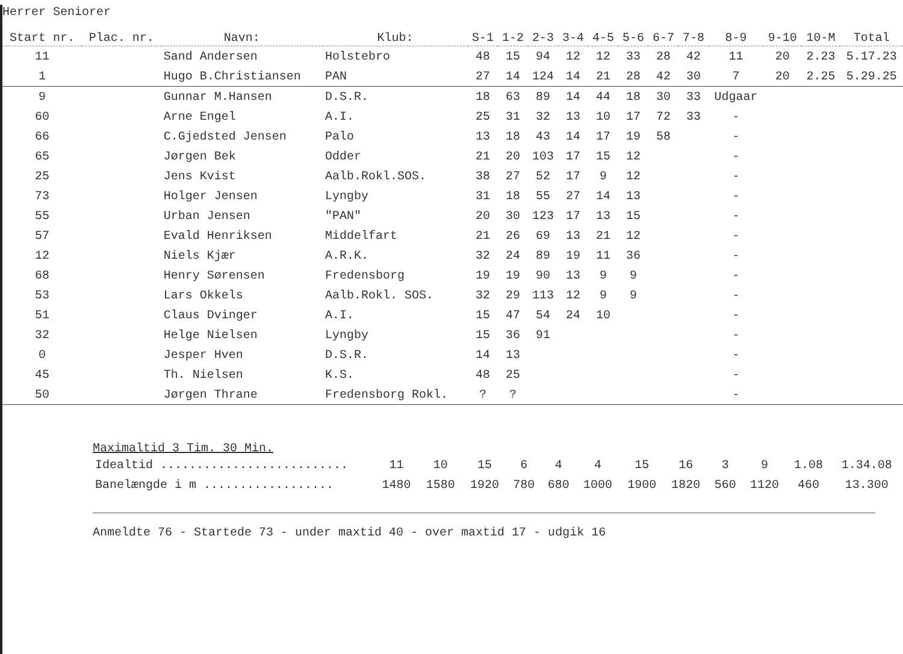Herrer Seniorer
| Start nr. | Plac. nr. | Navn: | Klub: | S-1 | 1-2 | 2-3 | 3-4 | 4-5 | 5-6 | 6-7 | 7-8 | 8-9 | 9-10 | 10-M | Total |
| --- | --- | --- | --- | --- | --- | --- | --- | --- | --- | --- | --- | --- | --- | --- | --- |
| 11 | | Sand Andersen | Holstebro | 48 | 15 | 94 | 12 | 12 | 33 | 28 | 42 | 11 | 20 | 2.23 | 5.17.23 |
| 1 | | Hugo B.Christiansen | PAN | 27 | 14 | 124 | 14 | 21 | 28 | 42 | 30 | 7 | 20 | 2.25 | 5.29.25 |
| 9 | | Gunnar M.Hansen | D.S.R. | 18 | 63 | 89 | 14 | 44 | 18 | 30 | 33 | Udgaar | | | |
| 60 | | Arne Engel | A.I. | 25 | 31 | 32 | 13 | 10 | 17 | 72 | 33 | - | | | |
| 66 | | C.Gjedsted Jensen | Palo | 13 | 18 | 43 | 14 | 17 | 19 | 58 | | - | | | |
| 65 | | Jørgen Bek | Odder | 21 | 20 | 103 | 17 | 15 | 12 | | | - | | | |
| 25 | | Jens Kvist | Aalb.Rokl.SOS. | 38 | 27 | 52 | 17 | 9 | 12 | | | - | | | |
| 73 | | Holger Jensen | Lyngby | 31 | 18 | 55 | 27 | 14 | 13 | | | - | | | |
| 55 | | Urban Jensen | "PAN" | 20 | 30 | 123 | 17 | 13 | 15 | | | - | | | |
| 57 | | Evald Henriksen | Middelfart | 21 | 26 | 69 | 13 | 21 | 12 | | | - | | | |
| 12 | | Niels Kjær | A.R.K. | 32 | 24 | 89 | 19 | 11 | 36 | | | - | | | |
| 68 | | Henry Sørensen | Fredensborg | 19 | 19 | 90 | 13 | 9 | 9 | | | - | | | |
| 53 | | Lars Okkels | Aalb.Rokl. SOS. | 32 | 29 | 113 | 12 | 9 | 9 | | | - | | | |
| 51 | | Claus Dvinger | A.I. | 15 | 47 | 54 | 24 | 10 | | | | - | | | |
| 32 | | Helge Nielsen | Lyngby | 15 | 36 | 91 | | | | | | - | | | |
| 0 | | Jesper Hven | D.S.R. | 14 | 13 | | | | | | | - | | | |
| 45 | | Th. Nielsen | K.S. | 48 | 25 | | | | | | | - | | | |
| 50 | | Jørgen Thrane | Fredensborg Rokl. | ? | ? | | | | | | | - | | | |
Maximaltid 3 Tim. 30 Min.
| Idealtid .......................... | 11 | 10 | 15 | 6 | 4 | 4 | 15 | 16 | 3 | 9 | 1.08 | 1.34.08 |
| Banelængde i m .................. | 1480 | 1580 | 1920 | 780 | 680 | 1000 | 1900 | 1820 | 560 | 1120 | 460 | 13.300 |
Anmeldte 76 - Startede 73 - under maxtid 40 - over maxtid 17 - udgik 16